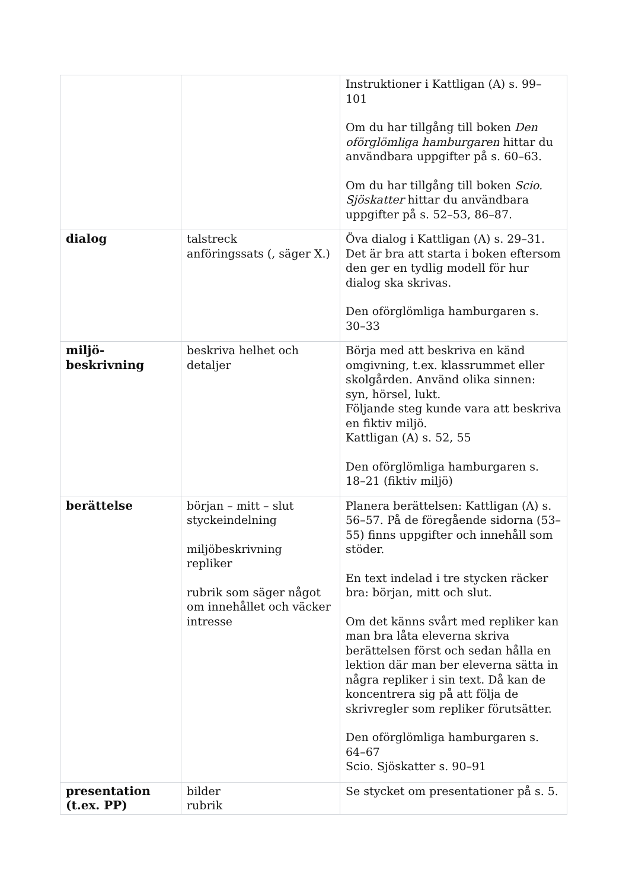| | | Instruktioner i Kattligan (A) s. 99–101 Om du har tillgång till boken Den oförglömliga hamburgaren hittar du användbara uppgifter på s. 60–63. Om du har tillgång till boken Scio. Sjöskatter hittar du användbara uppgifter på s. 52–53, 86–87. |
| dialog | talstreck anföringssats (, säger X.) | Öva dialog i Kattligan (A) s. 29–31. Det är bra att starta i boken eftersom den ger en tydlig modell för hur dialog ska skrivas. Den oförglömliga hamburgaren s. 30–33 |
| miljö- beskrivning | beskriva helhet och detaljer | Börja med att beskriva en känd omgivning, t.ex. klassrummet eller skolgården. Använd olika sinnen: syn, hörsel, lukt. Följande steg kunde vara att beskriva en fiktiv miljö. Kattligan (A) s. 52, 55 Den oförglömliga hamburgaren s. 18–21 (fiktiv miljö) |
| berättelse | början – mitt – slut styckeindelning miljöbeskrivning repliker rubrik som säger något om innehållet och väcker intresse | Planera berättelsen: Kattligan (A) s. 56–57. På de föregående sidorna (53–55) finns uppgifter och innehåll som stöder. En text indelad i tre stycken räcker bra: början, mitt och slut. Om det känns svårt med repliker kan man bra låta eleverna skriva berättelsen först och sedan hålla en lektion där man ber eleverna sätta in några repliker i sin text. Då kan de koncentrera sig på att följa de skrivregler som repliker förutsätter. Den oförglömliga hamburgaren s. 64–67 Scio. Sjöskatter s. 90–91 |
| presentation (t.ex. PP) | bilder rubrik | Se stycket om presentationer på s. 5. |